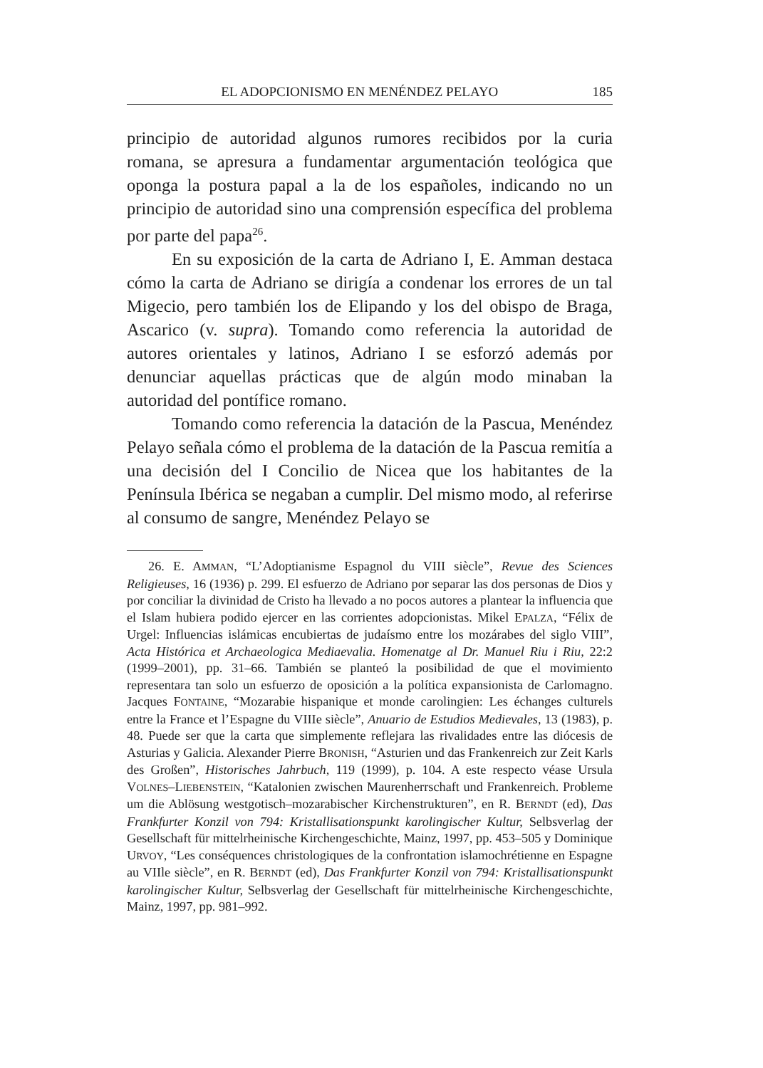EL ADOPCIONISMO EN MENÉNDEZ PELAYO 185
principio de autoridad algunos rumores recibidos por la curia romana, se apresura a fundamentar argumentación teológica que oponga la postura papal a la de los españoles, indicando no un principio de autoridad sino una comprensión específica del problema por parte del papa<sup>26</sup>.
En su exposición de la carta de Adriano I, E. Amman destaca cómo la carta de Adriano se dirigía a condenar los errores de un tal Migecio, pero también los de Elipando y los del obispo de Braga, Ascarico (v. supra). Tomando como referencia la autoridad de autores orientales y latinos, Adriano I se esforzó además por denunciar aquellas prácticas que de algún modo minaban la autoridad del pontífice romano.
Tomando como referencia la datación de la Pascua, Menéndez Pelayo señala cómo el problema de la datación de la Pascua remitía a una decisión del I Concilio de Nicea que los habitantes de la Península Ibérica se negaban a cumplir. Del mismo modo, al referirse al consumo de sangre, Menéndez Pelayo se
26. E. AMMAN, “L’Adoptianisme Espagnol du VIII siècle”, Revue des Sciences Religieuses, 16 (1936) p. 299. El esfuerzo de Adriano por separar las dos personas de Dios y por conciliar la divinidad de Cristo ha llevado a no pocos autores a plantear la influencia que el Islam hubiera podido ejercer en las corrientes adopcionistas. Mikel EPALZA, “Félix de Urgel: Influencias islámicas encubiertas de judaísmo entre los mozárabes del siglo VIII”, Acta Histórica et Archaeologica Mediaevalia. Homenatge al Dr. Manuel Riu i Riu, 22:2 (1999–2001), pp. 31–66. También se planteó la posibilidad de que el movimiento representara tan solo un esfuerzo de oposición a la política expansionista de Carlomagno. Jacques FONTAINE, “Mozarabie hispanique et monde carolingien: Les échanges culturels entre la France et l’Espagne du VIIIe siècle”, Anuario de Estudios Medievales, 13 (1983), p. 48. Puede ser que la carta que simplemente reflejara las rivalidades entre las diócesis de Asturias y Galicia. Alexander Pierre BRONISH, “Asturien und das Frankenreich zur Zeit Karls des Großen”, Historisches Jahrbuch, 119 (1999), p. 104. A este respecto véase Ursula VOLNES–LIEBENSTEIN, “Katalonien zwischen Maurenherrschaft und Frankenreich. Probleme um die Ablösung westgotisch–mozarabischer Kirchenstrukturen”, en R. BERNDT (ed), Das Frankfurter Konzil von 794: Kristallisationspunkt karolingischer Kultur, Selbsverlag der Gesellschaft für mittelrheinische Kirchengeschichte, Mainz, 1997, pp. 453–505 y Dominique URVOY, “Les conséquences christologiques de la confrontation islamochrétienne en Espagne au VIIle siècle”, en R. BERNDT (ed), Das Frankfurter Konzil von 794: Kristallisationspunkt karolingischer Kultur, Selbsverlag der Gesellschaft für mittelrheinische Kirchengeschichte, Mainz, 1997, pp. 981–992.